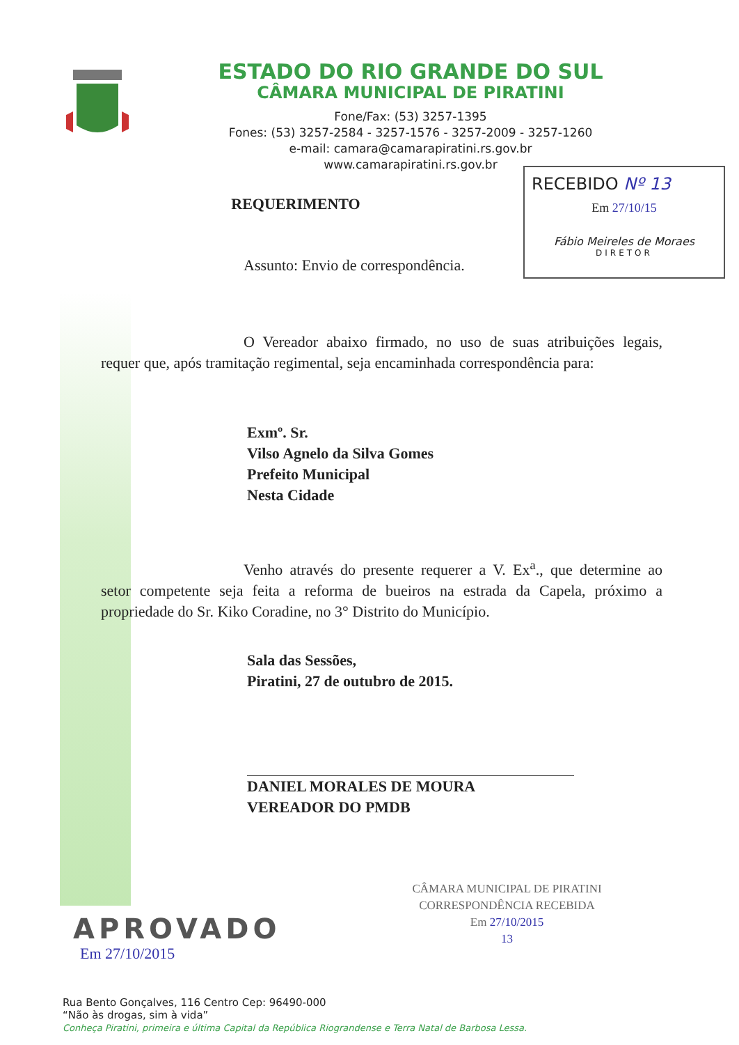ESTADO DO RIO GRANDE DO SUL
CÂMARA MUNICIPAL DE PIRATINI
Fone/Fax: (53) 3257-1395
Fones: (53) 3257-2584 - 3257-1576 - 3257-2009 - 3257-1260
e-mail: camara@camarapiratini.rs.gov.br
www.camarapiratini.rs.gov.br
RECEBIDO Nº 13
Em 27/10/15
Fábio Meireles de Moraes
DIRETOR
REQUERIMENTO
Assunto: Envio de correspondência.
O Vereador abaixo firmado, no uso de suas atribuições legais, requer que, após tramitação regimental, seja encaminhada correspondência para:
Exmº. Sr.
Vilso Agnelo da Silva Gomes
Prefeito Municipal
Nesta Cidade
Venho através do presente requerer a V. Ex<sup>a</sup>., que determine ao setor competente seja feita a reforma de bueiros na estrada da Capela, próximo a propriedade do Sr. Kiko Coradine, no 3° Distrito do Município.
Sala das Sessões,
Piratini, 27 de outubro de 2015.
DANIEL MORALES DE MOURA
VEREADOR DO PMDB
CÂMARA MUNICIPAL DE PIRATINI
CORRESPONDÊNCIA RECEBIDA
Em 27/10/2015
13
APROVADO
Em 27/10/2015
Rua Bento Gonçalves, 116 Centro Cep: 96490-000
“Não às drogas, sim à vida”
Conheça Piratini, primeira e última Capital da República Riograndense e Terra Natal de Barbosa Lessa.